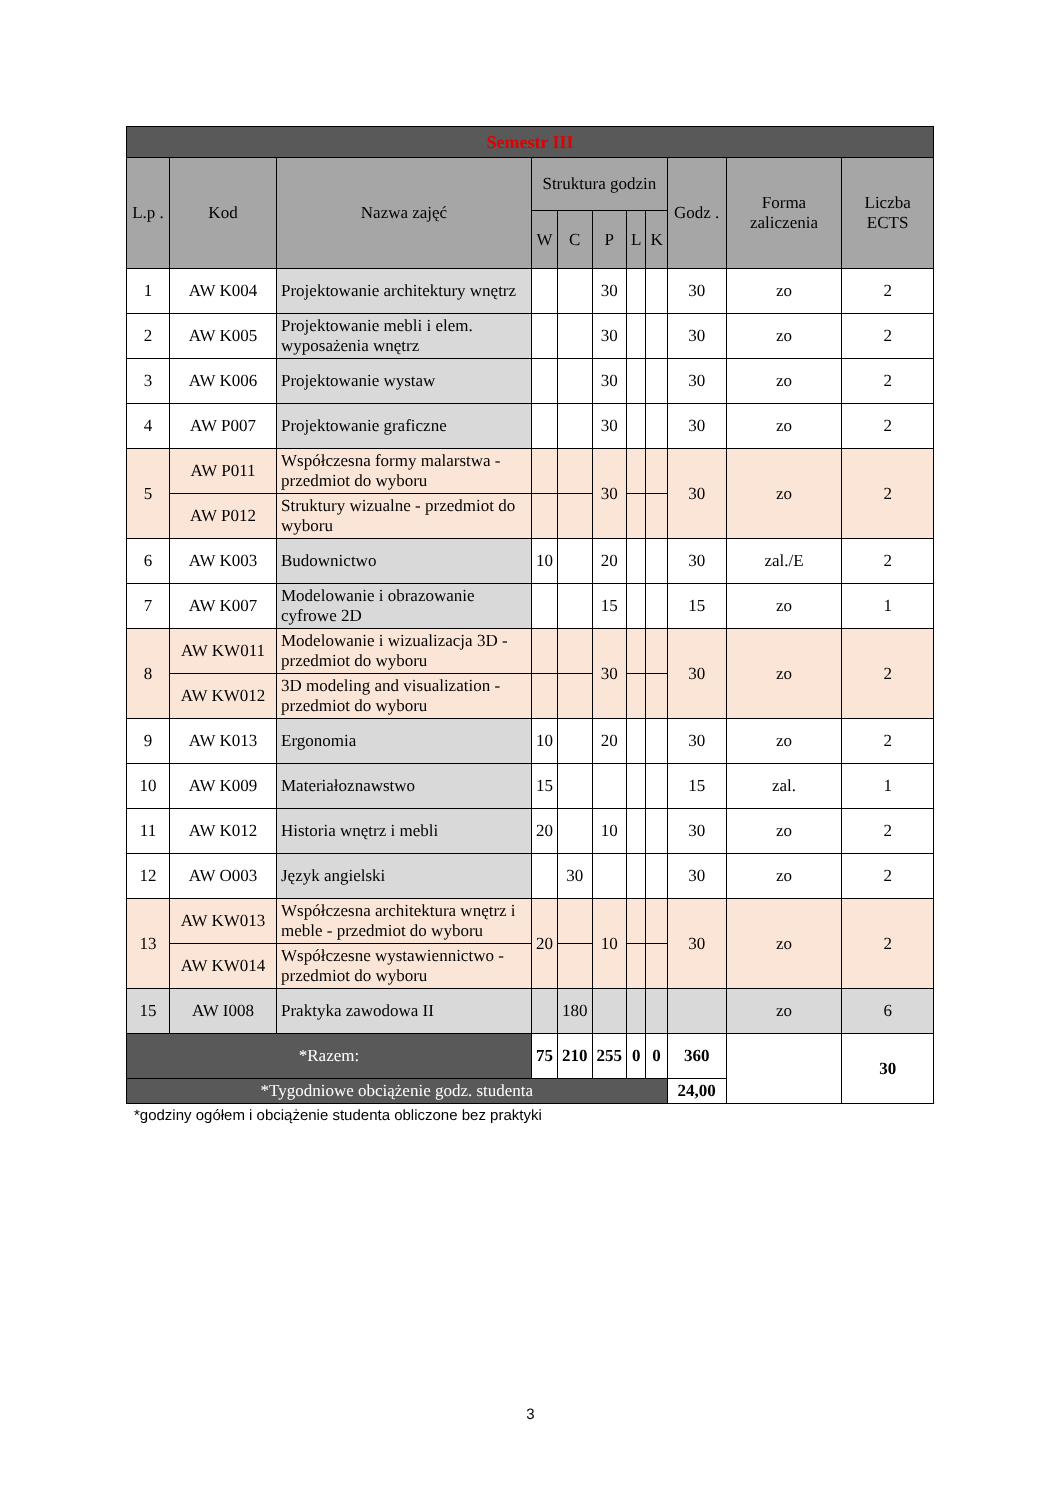| Semestr III | | | | | | | | | | |
| L.p . | Kod | Nazwa zajęć | Struktura godzin | | | | | Godz . | Forma zaliczenia | Liczba ECTS |
| | | | W | C | P | L | K | | | |
| 1 | AW K004 | Projektowanie architektury wnętrz | | | 30 | | | 30 | zo | 2 |
| 2 | AW K005 | Projektowanie mebli i elem. wyposażenia wnętrz | | | 30 | | | 30 | zo | 2 |
| 3 | AW K006 | Projektowanie wystaw | | | 30 | | | 30 | zo | 2 |
| 4 | AW P007 | Projektowanie graficzne | | | 30 | | | 30 | zo | 2 |
| 5 | AW P011 | Współczesna formy malarstwa - przedmiot do wyboru | | | 30 | | | 30 | zo | 2 |
| | AW P012 | Struktury wizualne - przedmiot do wyboru | | | | | | | | |
| 6 | AW K003 | Budownictwo | 10 | | 20 | | | 30 | zal./E | 2 |
| 7 | AW K007 | Modelowanie i obrazowanie cyfrowe 2D | | | 15 | | | 15 | zo | 1 |
| 8 | AW KW011 | Modelowanie i wizualizacja 3D - przedmiot do wyboru | | | 30 | | | 30 | zo | 2 |
| | AW KW012 | 3D modeling and visualization - przedmiot do wyboru | | | | | | | | |
| 9 | AW K013 | Ergonomia | 10 | | 20 | | | 30 | zo | 2 |
| 10 | AW K009 | Materiałoznawstwo | 15 | | | | | 15 | zal. | 1 |
| 11 | AW K012 | Historia wnętrz i mebli | 20 | | 10 | | | 30 | zo | 2 |
| 12 | AW O003 | Język angielski | | 30 | | | | 30 | zo | 2 |
| 13 | AW KW013 | Współczesna architektura wnętrz i meble - przedmiot do wyboru | 20 | | 10 | | | 30 | zo | 2 |
| | AW KW014 | Współczesne wystawiennictwo - przedmiot do wyboru | | | | | | | | |
| 15 | AW I008 | Praktyka zawodowa II | | 180 | | | | | zo | 6 |
| *Razem: | | | 75 | 210 | 255 | 0 | 0 | 360 | | 30 |
| *Tygodniowe obciążenie godz. studenta | | | | | | | | 24,00 | | |
*godziny ogółem i obciążenie studenta obliczone bez praktyki
3